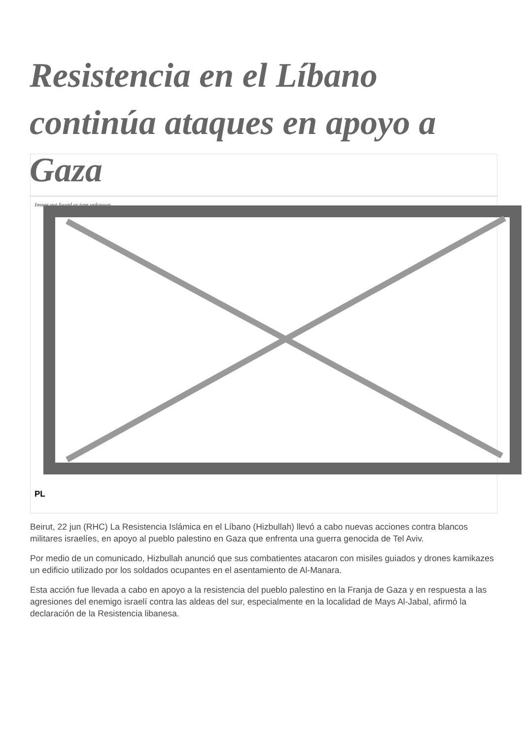Resistencia en el Líbano continúa ataques en apoyo a Gaza
Image not found or type unknown
PL
Beirut, 22 jun (RHC) La Resistencia Islámica en el Líbano (Hizbullah) llevó a cabo nuevas acciones contra blancos militares israelíes, en apoyo al pueblo palestino en Gaza que enfrenta una guerra genocida de Tel Aviv.
Por medio de un comunicado, Hizbullah anunció que sus combatientes atacaron con misiles guiados y drones kamikazes un edificio utilizado por los soldados ocupantes en el asentamiento de Al-Manara.
Esta acción fue llevada a cabo en apoyo a la resistencia del pueblo palestino en la Franja de Gaza y en respuesta a las agresiones del enemigo israelí contra las aldeas del sur, especialmente en la localidad de Mays Al-Jabal, afirmó la declaración de la Resistencia libanesa.